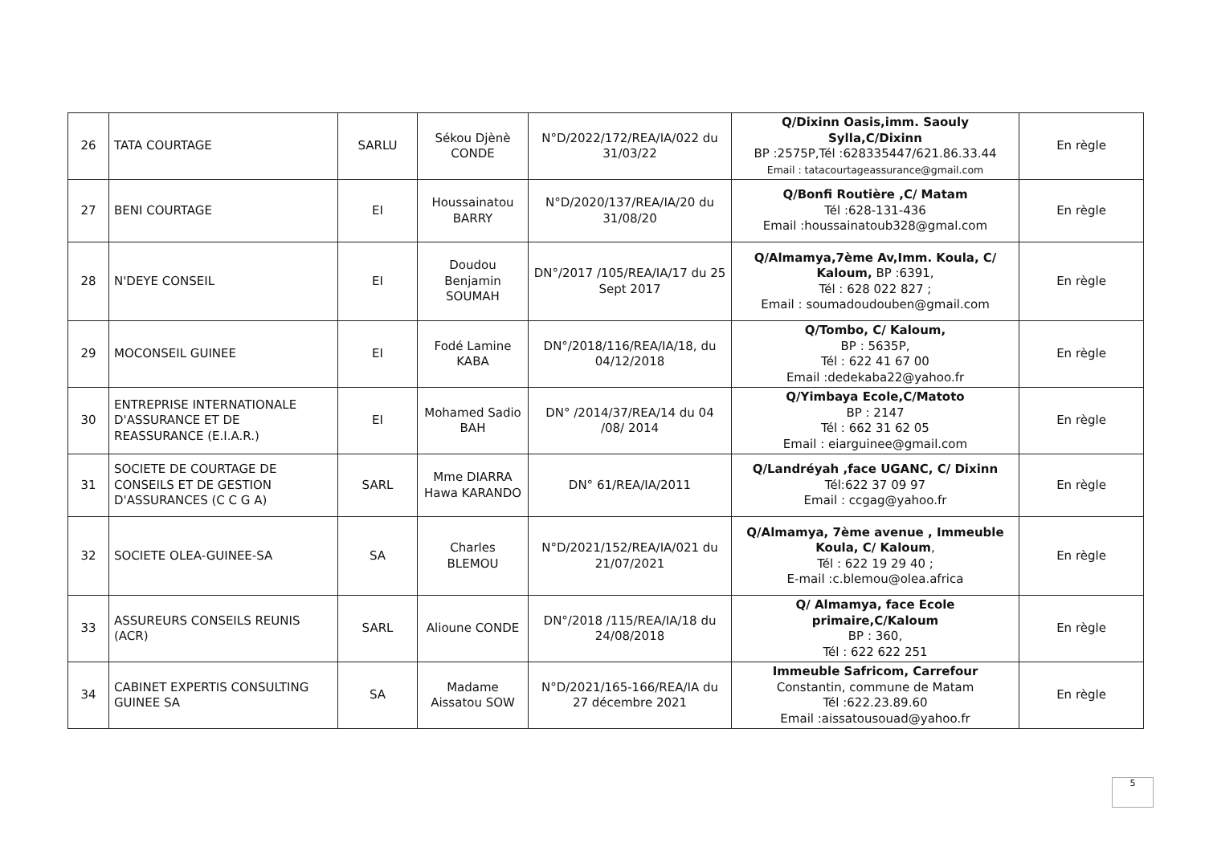| 26 | TATA COURTAGE | SARLU | Sékou Djènè CONDE | N°D/2022/172/REA/IA/022 du 31/03/22 | Q/Dixinn Oasis,imm. Saouly Sylla,C/Dixinn BP :2575P,Tél :628335447/621.86.33.44 Email : tatacourtageassurance@gmail.com | En règle |
| 27 | BENI COURTAGE | EI | Houssainatou BARRY | N°D/2020/137/REA/IA/20 du 31/08/20 | Q/Bonfi Routière ,C/ Matam Tél :628-131-436 Email :houssainatoub328@gmal.com | En règle |
| 28 | N'DEYE CONSEIL | EI | Doudou Benjamin SOUMAH | DN°/2017 /105/REA/IA/17 du 25 Sept 2017 | Q/Almamya,7ème Av,Imm. Koula, C/ Kaloum, BP :6391, Tél : 628 022 827 ; Email : soumadoudouben@gmail.com | En règle |
| 29 | MOCONSEIL GUINEE | EI | Fodé Lamine KABA | DN°/2018/116/REA/IA/18, du 04/12/2018 | Q/Tombo, C/ Kaloum, BP : 5635P, Tél : 622 41 67 00 Email :dedekaba22@yahoo.fr | En règle |
| 30 | ENTREPRISE INTERNATIONALE D'ASSURANCE ET DE REASSURANCE (E.I.A.R.) | EI | Mohamed Sadio BAH | DN° /2014/37/REA/14 du 04 /08/ 2014 | Q/Yimbaya Ecole,C/Matoto BP : 2147 Tél : 662 31 62 05 Email : eiarguinee@gmail.com | En règle |
| 31 | SOCIETE DE COURTAGE DE CONSEILS ET DE GESTION D'ASSURANCES (C C G A) | SARL | Mme DIARRA Hawa KARANDO | DN° 61/REA/IA/2011 | Q/Landréyah ,face UGANC, C/ Dixinn Tél:622 37 09 97 Email : ccgag@yahoo.fr | En règle |
| 32 | SOCIETE OLEA-GUINEE-SA | SA | Charles BLEMOU | N°D/2021/152/REA/IA/021 du 21/07/2021 | Q/Almamya, 7ème avenue , Immeuble Koula, C/ Kaloum , Tél : 622 19 29 40 ; E-mail :c.blemou@olea.africa | En règle |
| 33 | ASSUREURS CONSEILS REUNIS (ACR) | SARL | Alioune CONDE | DN°/2018 /115/REA/IA/18 du 24/08/2018 | Q/ Almamya, face Ecole primaire,C/Kaloum BP : 360, Tél : 622 622 251 | En règle |
| 34 | CABINET EXPERTIS CONSULTING GUINEE SA | SA | Madame Aissatou SOW | N°D/2021/165-166/REA/IA du 27 décembre 2021 | Immeuble Safricom, Carrefour Constantin, commune de Matam Tél :622.23.89.60 Email :aissatousouad@yahoo.fr | En règle |
5